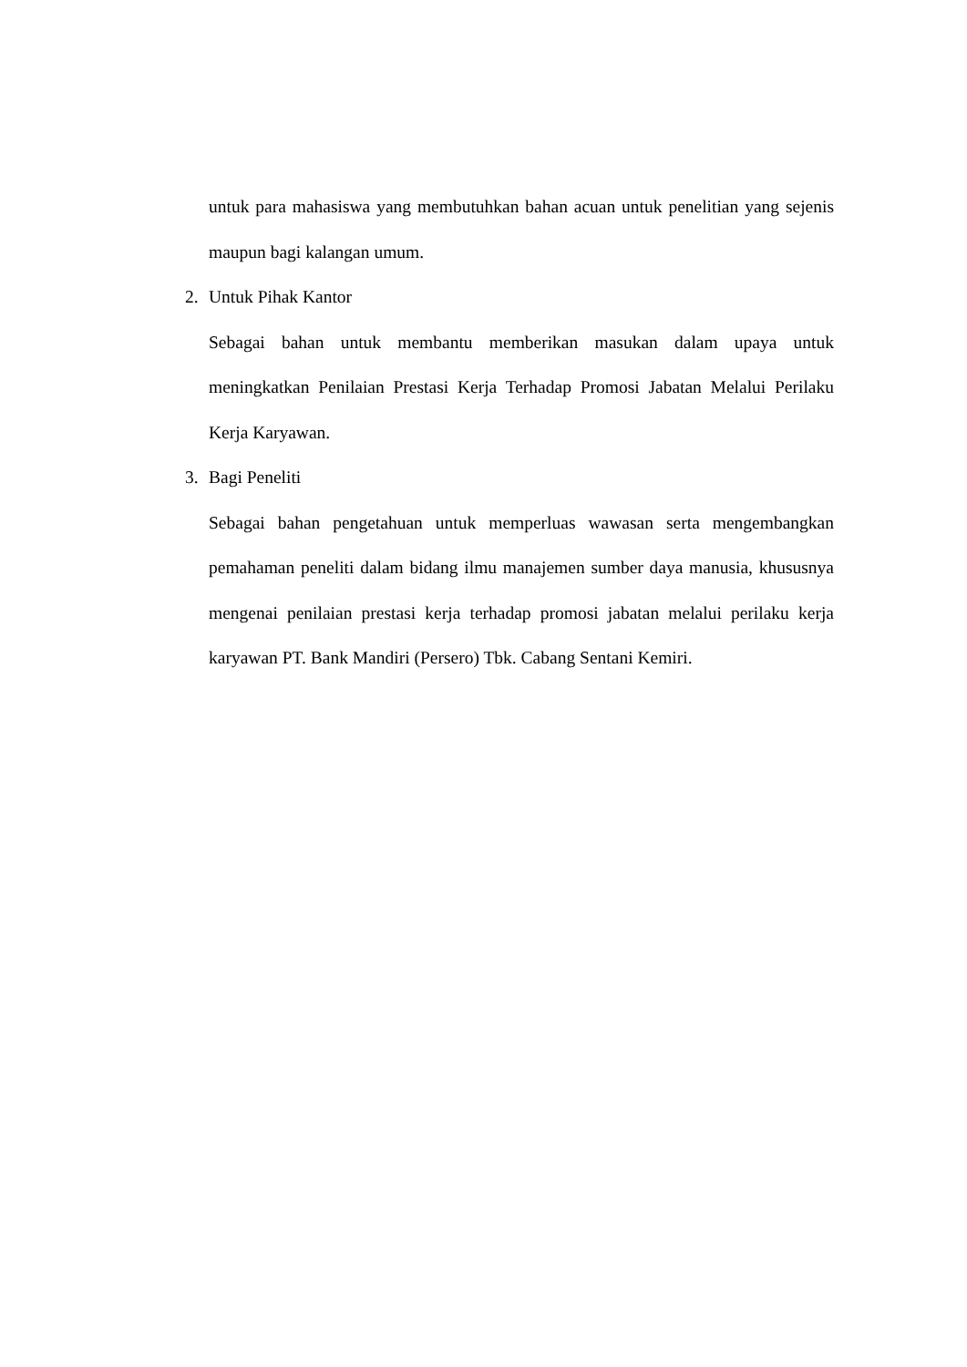untuk para mahasiswa yang membutuhkan bahan acuan untuk penelitian yang sejenis maupun bagi kalangan umum.
2. Untuk Pihak Kantor
Sebagai bahan untuk membantu memberikan masukan dalam upaya untuk meningkatkan Penilaian Prestasi Kerja Terhadap Promosi Jabatan Melalui Perilaku Kerja Karyawan.
3. Bagi Peneliti
Sebagai bahan pengetahuan untuk memperluas wawasan serta mengembangkan pemahaman peneliti dalam bidang ilmu manajemen sumber daya manusia, khususnya mengenai penilaian prestasi kerja terhadap promosi jabatan melalui perilaku kerja karyawan PT. Bank Mandiri (Persero) Tbk. Cabang Sentani Kemiri.